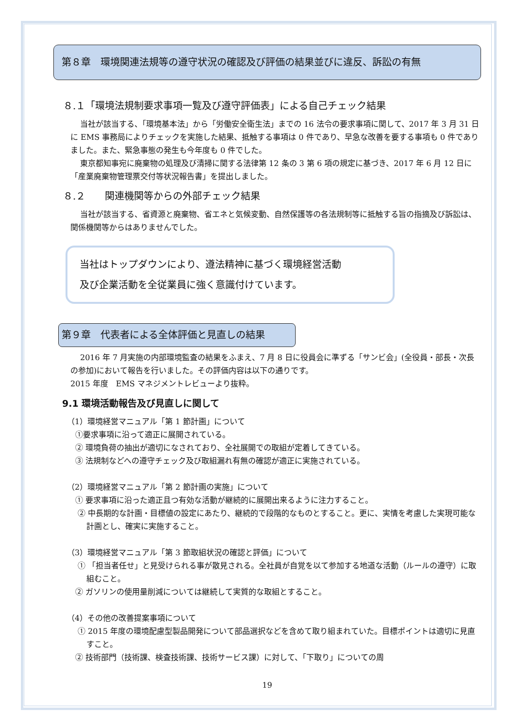第８章　環境関連法規等の遵守状況の確認及び評価の結果並びに違反、訴訟の有無
８.１「環境法規制要求事項一覧及び遵守評価表」による自己チェック結果
当社が該当する、「環境基本法」から「労働安全衛生法」までの 16 法令の要求事項に関して、2017 年 3 月 31 日に EMS 事務局によりチェックを実施した結果、抵触する事項は 0 件であり、早急な改善を要する事項も 0 件でありました。また、緊急事態の発生も今年度も 0 件でした。
東京都知事宛に廃棄物の処理及び清掃に関する法律第 12 条の 3 第 6 項の規定に基づき、2017 年 6 月 12 日に「産業廃棄物管理票交付等状況報告書」を提出しました。
８.２　　関連機関等からの外部チェック結果
当社が該当する、省資源と廃棄物、省エネと気候変動、自然保護等の各法規制等に抵触する旨の指摘及び訴訟は、関係機関等からはありませんでした。
当社はトップダウンにより、遵法精神に基づく環境経営活動
及び企業活動を全従業員に強く意識付けています。
第９章　代表者による全体評価と見直しの結果
2016 年 7 月実施の内部環境監査の結果をふまえ、7 月 8 日に役員会に準ずる「サンビ会」(全役員・部長・次長の参加)において報告を行いました。その評価内容は以下の通りです。
2015 年度　EMS マネジメントレビューより抜粋。
9.1 環境活動報告及び見直しに関して
（1）環境経営マニュアル「第 1 節計画」について
①要求事項に沿って適正に展開されている。
② 環境負荷の抽出が適切になされており、全社展開での取組が定着してきている。
③ 法規制などへの遵守チェック及び取組漏れ有無の確認が適正に実施されている。
（2）環境経営マニュアル「第 2 節計画の実施」について
① 要求事項に沿った適正且つ有効な活動が継続的に展開出来るように注力すること。
② 中長期的な計画・目標値の設定にあたり、継続的で段階的なものとすること。更に、実情を考慮した実現可能な計画とし、確実に実施すること。
（3）環境経営マニュアル「第 3 節取組状況の確認と評価」について
① 「担当者任せ」と見受けられる事が散見される。全社員が自覚を以て参加する地道な活動（ルールの遵守）に取組むこと。
② ガソリンの使用量削減については継続して実質的な取組とすること。
（4）その他の改善提案事項について
① 2015 年度の環境配慮型製品開発について部品選択などを含めて取り組まれていた。目標ポイントは適切に見直すこと。
② 技術部門（技術課、検査技術課、技術サービス課）に対して、「下取り」についての周
19